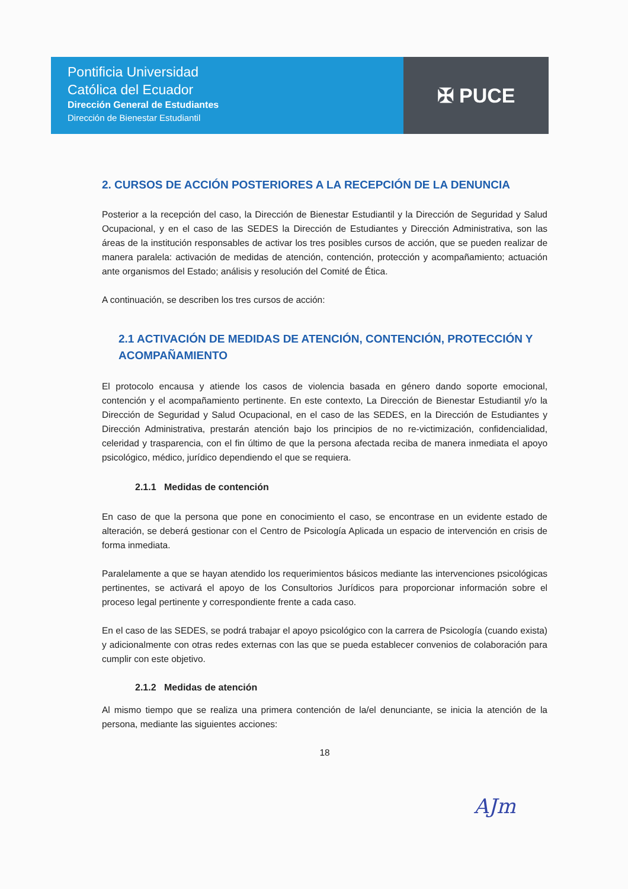Pontificia Universidad
Católica del Ecuador
Dirección General de Estudiantes
Dirección de Bienestar Estudiantil
✠ PUCE
2. CURSOS DE ACCIÓN POSTERIORES A LA RECEPCIÓN DE LA DENUNCIA
Posterior a la recepción del caso, la Dirección de Bienestar Estudiantil y la Dirección de Seguridad y Salud Ocupacional, y en el caso de las SEDES la Dirección de Estudiantes y Dirección Administrativa, son las áreas de la institución responsables de activar los tres posibles cursos de acción, que se pueden realizar de manera paralela: activación de medidas de atención, contención, protección y acompañamiento; actuación ante organismos del Estado; análisis y resolución del Comité de Ética.
A continuación, se describen los tres cursos de acción:
2.1 ACTIVACIÓN DE MEDIDAS DE ATENCIÓN, CONTENCIÓN, PROTECCIÓN Y ACOMPAÑAMIENTO
El protocolo encausa y atiende los casos de violencia basada en género dando soporte emocional, contención y el acompañamiento pertinente. En este contexto, La Dirección de Bienestar Estudiantil y/o la Dirección de Seguridad y Salud Ocupacional, en el caso de las SEDES, en la Dirección de Estudiantes y Dirección Administrativa, prestarán atención bajo los principios de no re-victimización, confidencialidad, celeridad y trasparencia, con el fin último de que la persona afectada reciba de manera inmediata el apoyo psicológico, médico, jurídico dependiendo el que se requiera.
2.1.1 Medidas de contención
En caso de que la persona que pone en conocimiento el caso, se encontrase en un evidente estado de alteración, se deberá gestionar con el Centro de Psicología Aplicada un espacio de intervención en crisis de forma inmediata.
Paralelamente a que se hayan atendido los requerimientos básicos mediante las intervenciones psicológicas pertinentes, se activará el apoyo de los Consultorios Jurídicos para proporcionar información sobre el proceso legal pertinente y correspondiente frente a cada caso.
En el caso de las SEDES, se podrá trabajar el apoyo psicológico con la carrera de Psicología (cuando exista) y adicionalmente con otras redes externas con las que se pueda establecer convenios de colaboración para cumplir con este objetivo.
2.1.2 Medidas de atención
Al mismo tiempo que se realiza una primera contención de la/el denunciante, se inicia la atención de la persona, mediante las siguientes acciones:
18
AJm